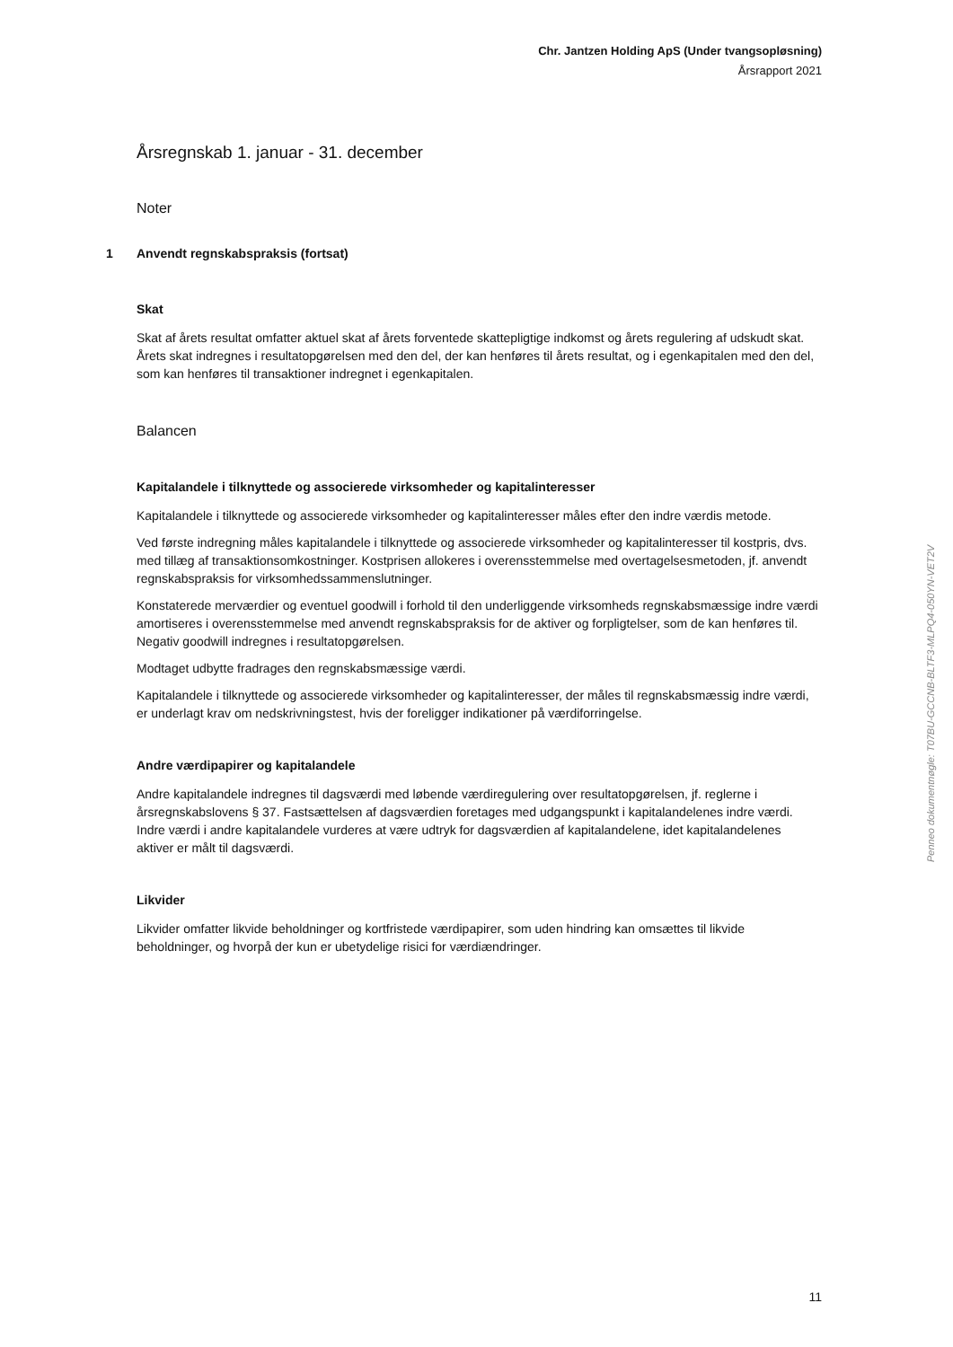Chr. Jantzen Holding ApS (Under tvangsopløsning)
Årsrapport 2021
Årsregnskab 1. januar - 31. december
Noter
1 Anvendt regnskabspraksis (fortsat)
Skat
Skat af årets resultat omfatter aktuel skat af årets forventede skattepligtige indkomst og årets regulering af udskudt skat. Årets skat indregnes i resultatopgørelsen med den del, der kan henføres til årets resultat, og i egenkapitalen med den del, som kan henføres til transaktioner indregnet i egenkapitalen.
Balancen
Kapitalandele i tilknyttede og associerede virksomheder og kapitalinteresser
Kapitalandele i tilknyttede og associerede virksomheder og kapitalinteresser måles efter den indre værdis metode.
Ved første indregning måles kapitalandele i tilknyttede og associerede virksomheder og kapitalinteresser til kostpris, dvs. med tillæg af transaktionsomkostninger. Kostprisen allokeres i overensstemmelse med overtagelsesmetoden, jf. anvendt regnskabspraksis for virksomhedssammenslutninger.
Konstaterede merværdier og eventuel goodwill i forhold til den underliggende virksomheds regnskabsmæssige indre værdi amortiseres i overensstemmelse med anvendt regnskabspraksis for de aktiver og forpligtelser, som de kan henføres til. Negativ goodwill indregnes i resultatopgørelsen.
Modtaget udbytte fradrages den regnskabsmæssige værdi.
Kapitalandele i tilknyttede og associerede virksomheder og kapitalinteresser, der måles til regnskabsmæssig indre værdi, er underlagt krav om nedskrivningstest, hvis der foreligger indikationer på værdiforringelse.
Andre værdipapirer og kapitalandele
Andre kapitalandele indregnes til dagsværdi med løbende værdiregulering over resultatopgørelsen, jf. reglerne i årsregnskabslovens § 37. Fastsættelsen af dagsværdien foretages med udgangspunkt i kapitalandelenes indre værdi. Indre værdi i andre kapitalandele vurderes at være udtryk for dagsværdien af kapitalandelene, idet kapitalandelenes aktiver er målt til dagsværdi.
Likvider
Likvider omfatter likvide beholdninger og kortfristede værdipapirer, som uden hindring kan omsættes til likvide beholdninger, og hvorpå der kun er ubetydelige risici for værdiændringer.
Penneo dokumentnøgle: T07BU-GCCNB-BLTF3-MLPQ4-050YN-VET2V
11